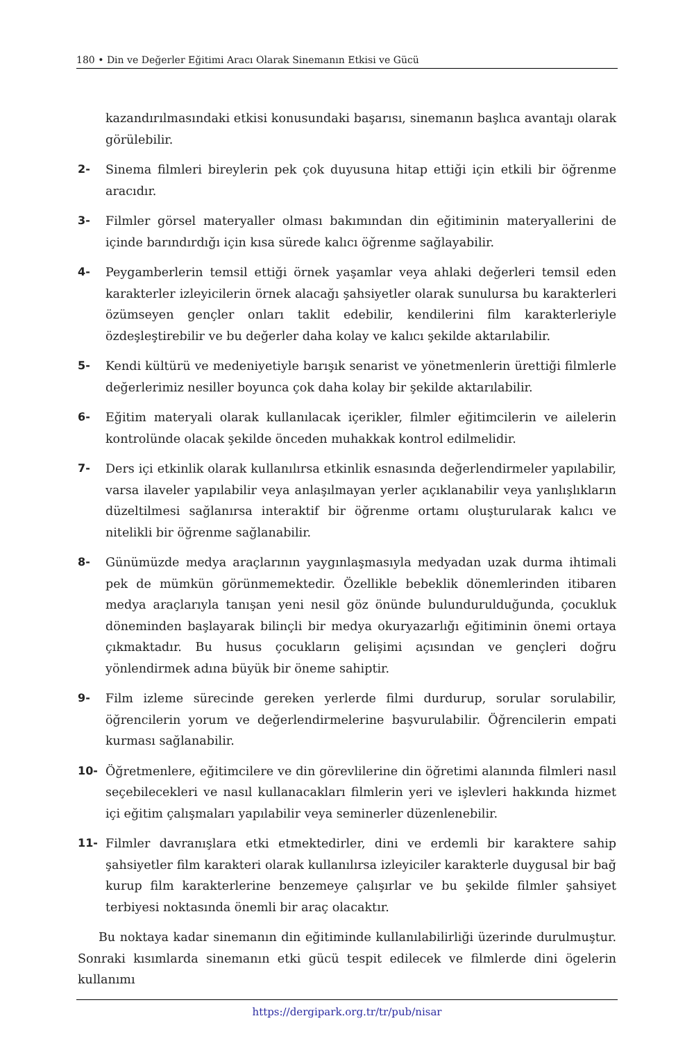180 • Din ve Değerler Eğitimi Aracı Olarak Sinemanın Etkisi ve Gücü
kazandırılmasındaki etkisi konusundaki başarısı, sinemanın başlıca avantajı olarak görülebilir.
2- Sinema filmleri bireylerin pek çok duyusuna hitap ettiği için etkili bir öğrenme aracıdır.
3- Filmler görsel materyaller olması bakımından din eğitiminin materyallerini de içinde barındırdığı için kısa sürede kalıcı öğrenme sağlayabilir.
4- Peygamberlerin temsil ettiği örnek yaşamlar veya ahlaki değerleri temsil eden karakterler izleyicilerin örnek alacağı şahsiyetler olarak sunulursa bu karakterleri özümseyen gençler onları taklit edebilir, kendilerini film karakterleriyle özdeşleştirebilir ve bu değerler daha kolay ve kalıcı şekilde aktarılabilir.
5- Kendi kültürü ve medeniyetiyle barışık senarist ve yönetmenlerin ürettiği filmlerle değerlerimiz nesiller boyunca çok daha kolay bir şekilde aktarılabilir.
6- Eğitim materyali olarak kullanılacak içerikler, filmler eğitimcilerin ve ailelerin kontrolünde olacak şekilde önceden muhakkak kontrol edilmelidir.
7- Ders içi etkinlik olarak kullanılırsa etkinlik esnasında değerlendirmeler yapılabilir, varsa ilaveler yapılabilir veya anlaşılmayan yerler açıklanabilir veya yanlışlıkların düzeltilmesi sağlanırsa interaktif bir öğrenme ortamı oluşturularak kalıcı ve nitelikli bir öğrenme sağlanabilir.
8- Günümüzde medya araçlarının yaygınlaşmasıyla medyadan uzak durma ihtimali pek de mümkün görünmemektedir. Özellikle bebeklik dönemlerinden itibaren medya araçlarıyla tanışan yeni nesil göz önünde bulundurulduğunda, çocukluk döneminden başlayarak bilinçli bir medya okuryazarlığı eğitiminin önemi ortaya çıkmaktadır. Bu husus çocukların gelişimi açısından ve gençleri doğru yönlendirmek adına büyük bir öneme sahiptir.
9- Film izleme sürecinde gereken yerlerde filmi durdurup, sorular sorulabilir, öğrencilerin yorum ve değerlendirmelerine başvurulabilir. Öğrencilerin empati kurması sağlanabilir.
10- Öğretmenlere, eğitimcilere ve din görevlilerine din öğretimi alanında filmleri nasıl seçebilecekleri ve nasıl kullanacakları filmlerin yeri ve işlevleri hakkında hizmet içi eğitim çalışmaları yapılabilir veya seminerler düzenlenebilir.
11- Filmler davranışlara etki etmektedirler, dini ve erdemli bir karaktere sahip şahsiyetler film karakteri olarak kullanılırsa izleyiciler karakterle duygusal bir bağ kurup film karakterlerine benzemeye çalışırlar ve bu şekilde filmler şahsiyet terbiyesi noktasında önemli bir araç olacaktır.
Bu noktaya kadar sinemanın din eğitiminde kullanılabilirliği üzerinde durulmuştur. Sonraki kısımlarda sinemanın etki gücü tespit edilecek ve filmlerde dini ögelerin kullanımı
https://dergipark.org.tr/tr/pub/nisar